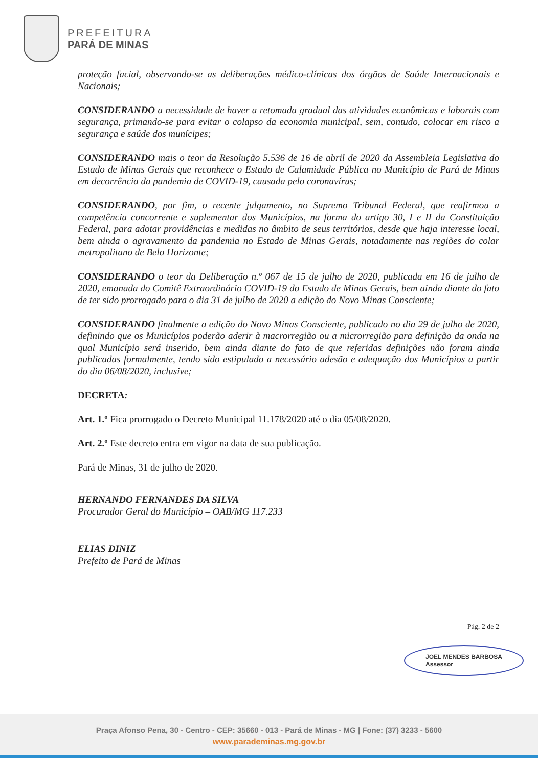PREFEITURA
PARÁ DE MINAS
proteção facial, observando-se as deliberações médico-clínicas dos órgãos de Saúde Internacionais e Nacionais;
CONSIDERANDO a necessidade de haver a retomada gradual das atividades econômicas e laborais com segurança, primando-se para evitar o colapso da economia municipal, sem, contudo, colocar em risco a segurança e saúde dos munícipes;
CONSIDERANDO mais o teor da Resolução 5.536 de 16 de abril de 2020 da Assembleia Legislativa do Estado de Minas Gerais que reconhece o Estado de Calamidade Pública no Município de Pará de Minas em decorrência da pandemia de COVID-19, causada pelo coronavírus;
CONSIDERANDO, por fim, o recente julgamento, no Supremo Tribunal Federal, que reafirmou a competência concorrente e suplementar dos Municípios, na forma do artigo 30, I e II da Constituição Federal, para adotar providências e medidas no âmbito de seus territórios, desde que haja interesse local, bem ainda o agravamento da pandemia no Estado de Minas Gerais, notadamente nas regiões do colar metropolitano de Belo Horizonte;
CONSIDERANDO o teor da Deliberação n.º 067 de 15 de julho de 2020, publicada em 16 de julho de 2020, emanada do Comitê Extraordinário COVID-19 do Estado de Minas Gerais, bem ainda diante do fato de ter sido prorrogado para o dia 31 de julho de 2020 a edição do Novo Minas Consciente;
CONSIDERANDO finalmente a edição do Novo Minas Consciente, publicado no dia 29 de julho de 2020, definindo que os Municípios poderão aderir à macrorregião ou a microrregião para definição da onda na qual Município será inserido, bem ainda diante do fato de que referidas definições não foram ainda publicadas formalmente, tendo sido estipulado a necessário adesão e adequação dos Municípios a partir do dia 06/08/2020, inclusive;
DECRETA:
Art. 1.º Fica prorrogado o Decreto Municipal 11.178/2020 até o dia 05/08/2020.
Art. 2.º Este decreto entra em vigor na data de sua publicação.
Pará de Minas, 31 de julho de 2020.
HERNANDO FERNANDES DA SILVA
Procurador Geral do Município – OAB/MG 117.233
ELIAS DINIZ
Prefeito de Pará de Minas
JOEL MENDES BARBOSA
Assessor
Pág. 2 de 2
Praça Afonso Pena, 30 - Centro - CEP: 35660 - 013 - Pará de Minas - MG | Fone: (37) 3233 - 5600
www.parademinas.mg.gov.br